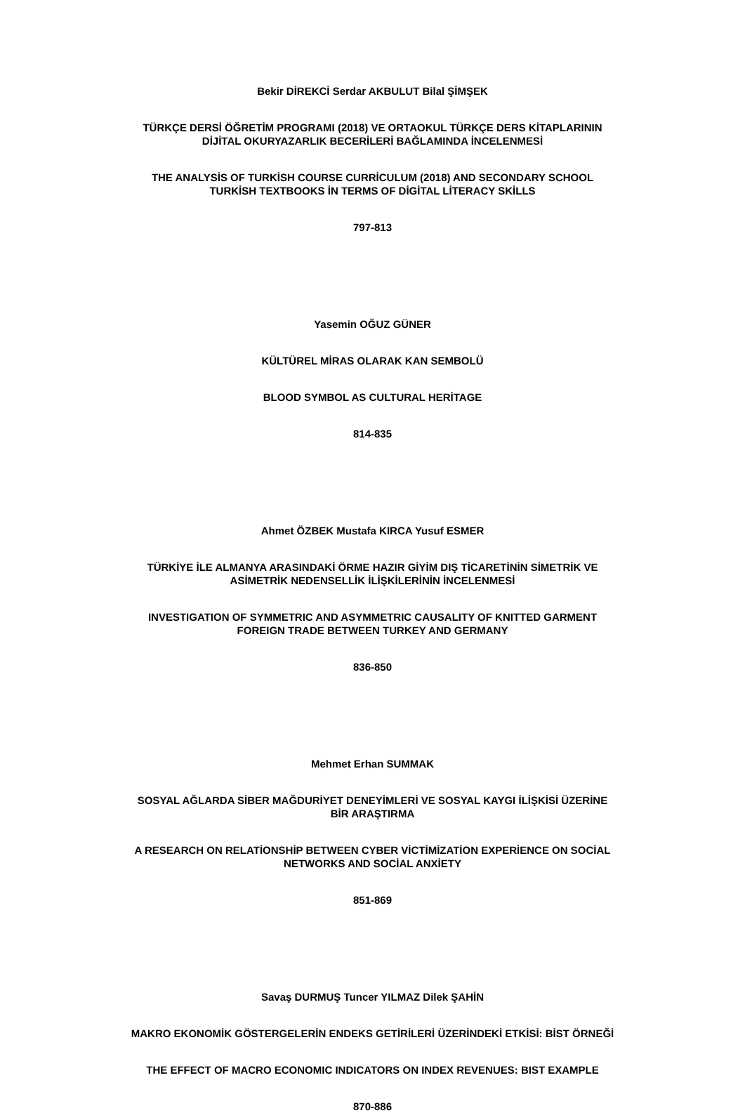Bekir DİREKCİ Serdar AKBULUT Bilal ŞİMŞEK
TÜRKÇE DERSİ ÖĞRETİM PROGRAMI (2018) VE ORTAOKUL TÜRKÇE DERS KİTAPLARININ
DİJİTAL OKURYAZARLIK BECERİLERİ BAĞLAMINDA İNCELENMESİ
THE ANALYSİS OF TURKİSH COURSE CURRİCULUM (2018) AND SECONDARY SCHOOL
TURKİSH TEXTBOOKS İN TERMS OF DİGİTAL LİTERACY SKİLLS
797-813
Yasemin OĞUZ GÜNER
KÜLTÜREL MİRAS OLARAK KAN SEMBOLÜ
BLOOD SYMBOL AS CULTURAL HERİTAGE
814-835
Ahmet ÖZBEK Mustafa KIRCA Yusuf ESMER
TÜRKİYE İLE ALMANYA ARASINDAKİ ÖRME HAZIR GİYİM DIŞ TİCARETİNİN SİMETRİK VE
ASİMETRİK NEDENSELLİK İLİŞKİLERİNİN İNCELENMESİ
INVESTIGATION OF SYMMETRIC AND ASYMMETRIC CAUSALITY OF KNITTED GARMENT
FOREIGN TRADE BETWEEN TURKEY AND GERMANY
836-850
Mehmet Erhan SUMMAK
SOSYAL AĞLARDA SİBER MAĞDURİYET DENEYİMLERİ VE SOSYAL KAYGI İLİŞKİSİ ÜZERİNE
BİR ARAŞTIRMA
A RESEARCH ON RELATİONSHİP BETWEEN CYBER VİCTİMİZATİON EXPERİENCE ON SOCİAL
NETWORKS AND SOCİAL ANXİETY
851-869
Savaş DURMUŞ Tuncer YILMAZ Dilek ŞAHİN
MAKRO EKONOMİK GÖSTERGELERİN ENDEKS GETİRİLERİ ÜZERİNDEKİ ETKİSİ: BİST ÖRNEĞİ
THE EFFECT OF MACRO ECONOMIC INDICATORS ON INDEX REVENUES: BIST EXAMPLE
870-886